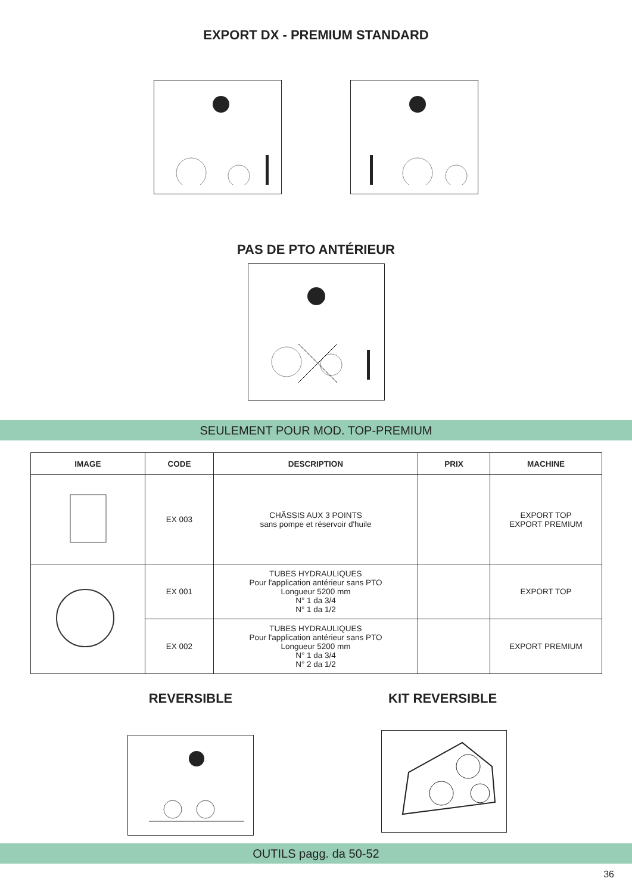EXPORT DX - PREMIUM STANDARD
PAS DE PTO ANTÉRIEUR
SEULEMENT POUR MOD. TOP-PREMIUM
| IMAGE | CODE | DESCRIPTION | PRIX | MACHINE |
| --- | --- | --- | --- | --- |
| | EX 003 | CHÂSSIS AUX 3 POINTS sans pompe et réservoir d'huile | | EXPORT TOP EXPORT PREMIUM |
| | EX 001 | TUBES HYDRAULIQUES Pour l'application antérieur sans PTO Longueur 5200 mm N° 1 da 3/4 N° 1 da 1/2 | | EXPORT TOP |
| | EX 002 | TUBES HYDRAULIQUES Pour l'application antérieur sans PTO Longueur 5200 mm N° 1 da 3/4 N° 2 da 1/2 | | EXPORT PREMIUM |
REVERSIBLE KIT REVERSIBLE
OUTILS pagg. da 50-52
36